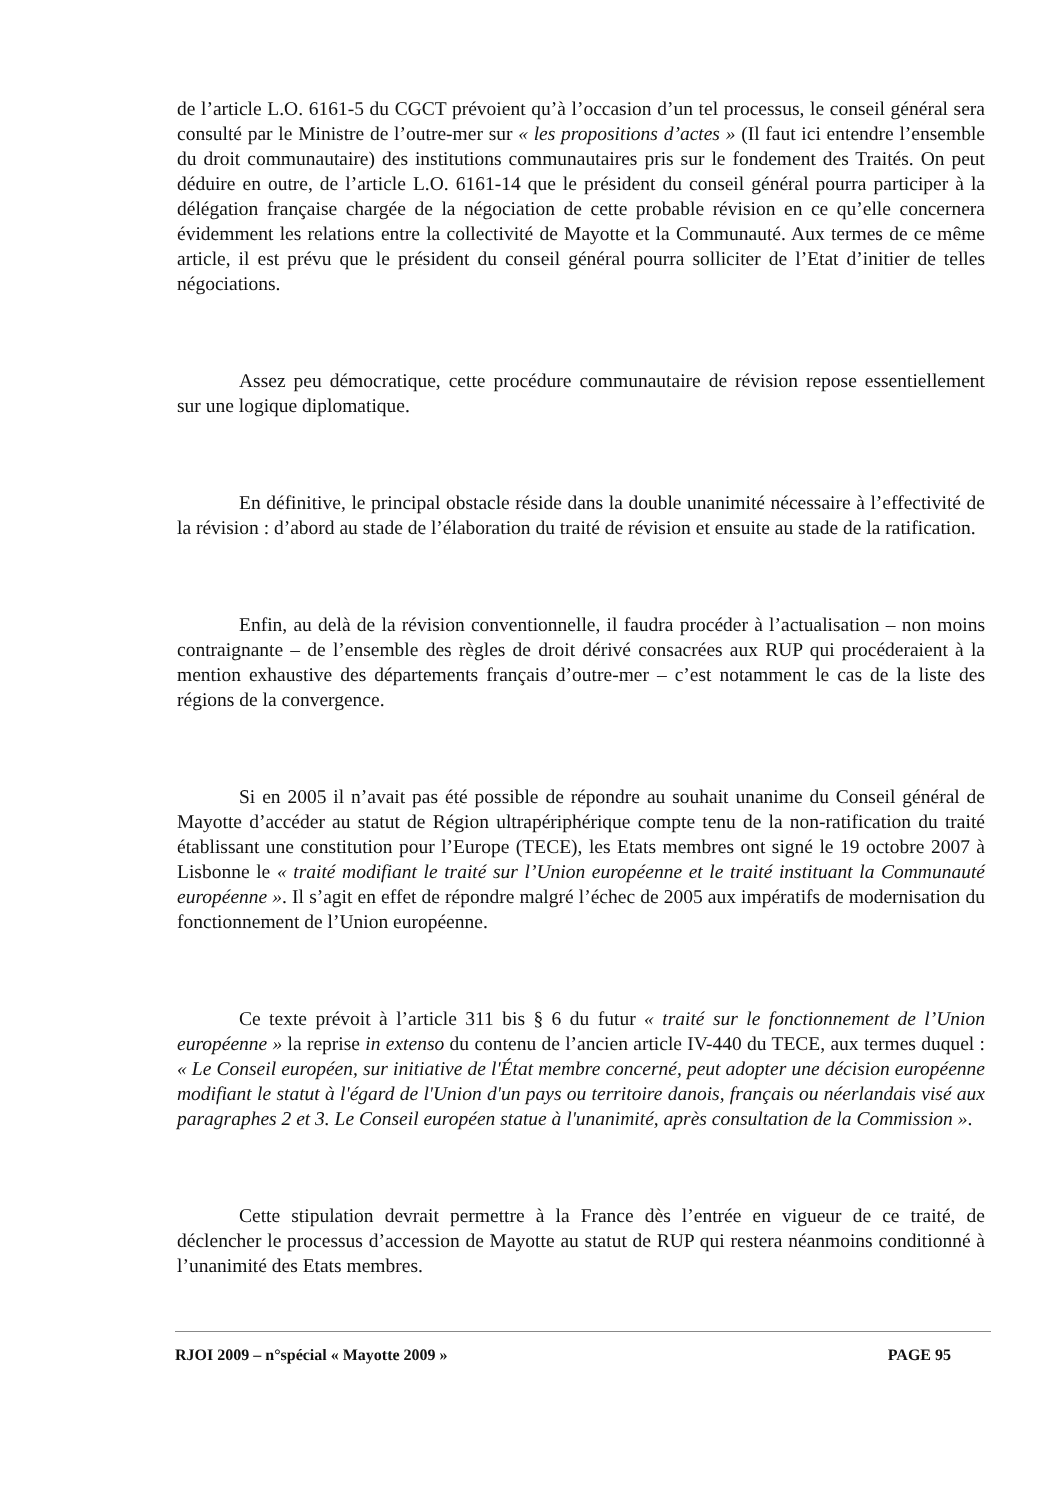de l’article L.O. 6161-5 du CGCT prévoient qu’à l’occasion d’un tel processus, le conseil général sera consulté par le Ministre de l’outre-mer sur « les propositions d’actes » (Il faut ici entendre l’ensemble du droit communautaire) des institutions communautaires pris sur le fondement des Traités. On peut déduire en outre, de l’article L.O. 6161-14 que le président du conseil général pourra participer à la délégation française chargée de la négociation de cette probable révision en ce qu’elle concernera évidemment les relations entre la collectivité de Mayotte et la Communauté. Aux termes de ce même article, il est prévu que le président du conseil général pourra solliciter de l’Etat d’initier de telles négociations.
Assez peu démocratique, cette procédure communautaire de révision repose essentiellement sur une logique diplomatique.
En définitive, le principal obstacle réside dans la double unanimité nécessaire à l’effectivité de la révision : d’abord au stade de l’élaboration du traité de révision et ensuite au stade de la ratification.
Enfin, au delà de la révision conventionnelle, il faudra procéder à l’actualisation – non moins contraignante – de l’ensemble des règles de droit dérivé consacrées aux RUP qui procéderaient à la mention exhaustive des départements français d’outre-mer – c’est notamment le cas de la liste des régions de la convergence.
Si en 2005 il n’avait pas été possible de répondre au souhait unanime du Conseil général de Mayotte d’accéder au statut de Région ultrapériphérique compte tenu de la non-ratification du traité établissant une constitution pour l’Europe (TECE), les Etats membres ont signé le 19 octobre 2007 à Lisbonne le « traité modifiant le traité sur l’Union européenne et le traité instituant la Communauté européenne ». Il s’agit en effet de répondre malgré l’échec de 2005 aux impératifs de modernisation du fonctionnement de l’Union européenne.
Ce texte prévoit à l’article 311 bis § 6 du futur « traité sur le fonctionnement de l’Union européenne » la reprise in extenso du contenu de l’ancien article IV-440 du TECE, aux termes duquel : « Le Conseil européen, sur initiative de l'État membre concerné, peut adopter une décision européenne modifiant le statut à l'égard de l'Union d'un pays ou territoire danois, français ou néerlandais visé aux paragraphes 2 et 3. Le Conseil européen statue à l'unanimité, après consultation de la Commission ».
Cette stipulation devrait permettre à la France dès l’entrée en vigueur de ce traité, de déclencher le processus d’accession de Mayotte au statut de RUP qui restera néanmoins conditionné à l’unanimité des Etats membres.
RJOI 2009 – n°spécial « Mayotte 2009 » PAGE 95